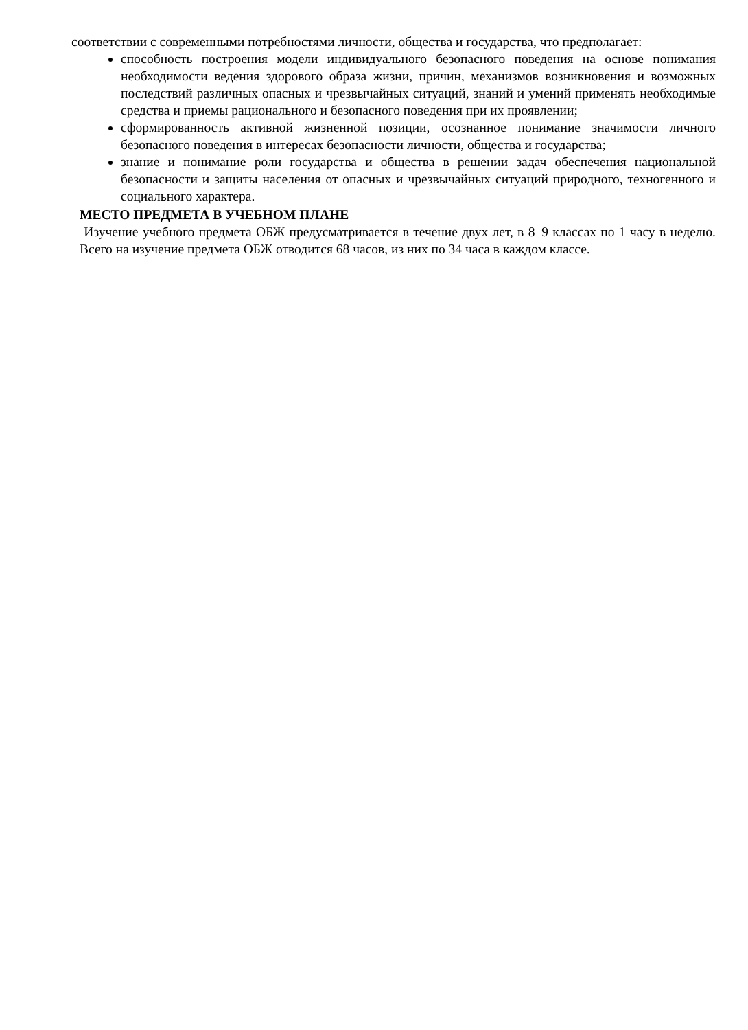соответствии с современными потребностями личности, общества и государства, что предполагает:
способность построения модели индивидуального безопасного поведения на основе понимания необходимости ведения здорового образа жизни, причин, механизмов возникновения и возможных последствий различных опасных и чрезвычайных ситуаций, знаний и умений применять необходимые средства и приемы рационального и безопасного поведения при их проявлении;
сформированность активной жизненной позиции, осознанное понимание значимости личного безопасного поведения в интересах безопасности личности, общества и государства;
знание и понимание роли государства и общества в решении задач обеспечения национальной безопасности и защиты населения от опасных и чрезвычайных ситуаций природного, техногенного и социального характера.
МЕСТО ПРЕДМЕТА В УЧЕБНОМ ПЛАНЕ
Изучение учебного предмета ОБЖ предусматривается в течение двух лет, в 8–9 классах по 1 часу в неделю. Всего на изучение предмета ОБЖ отводится 68 часов, из них по 34 часа в каждом классе.